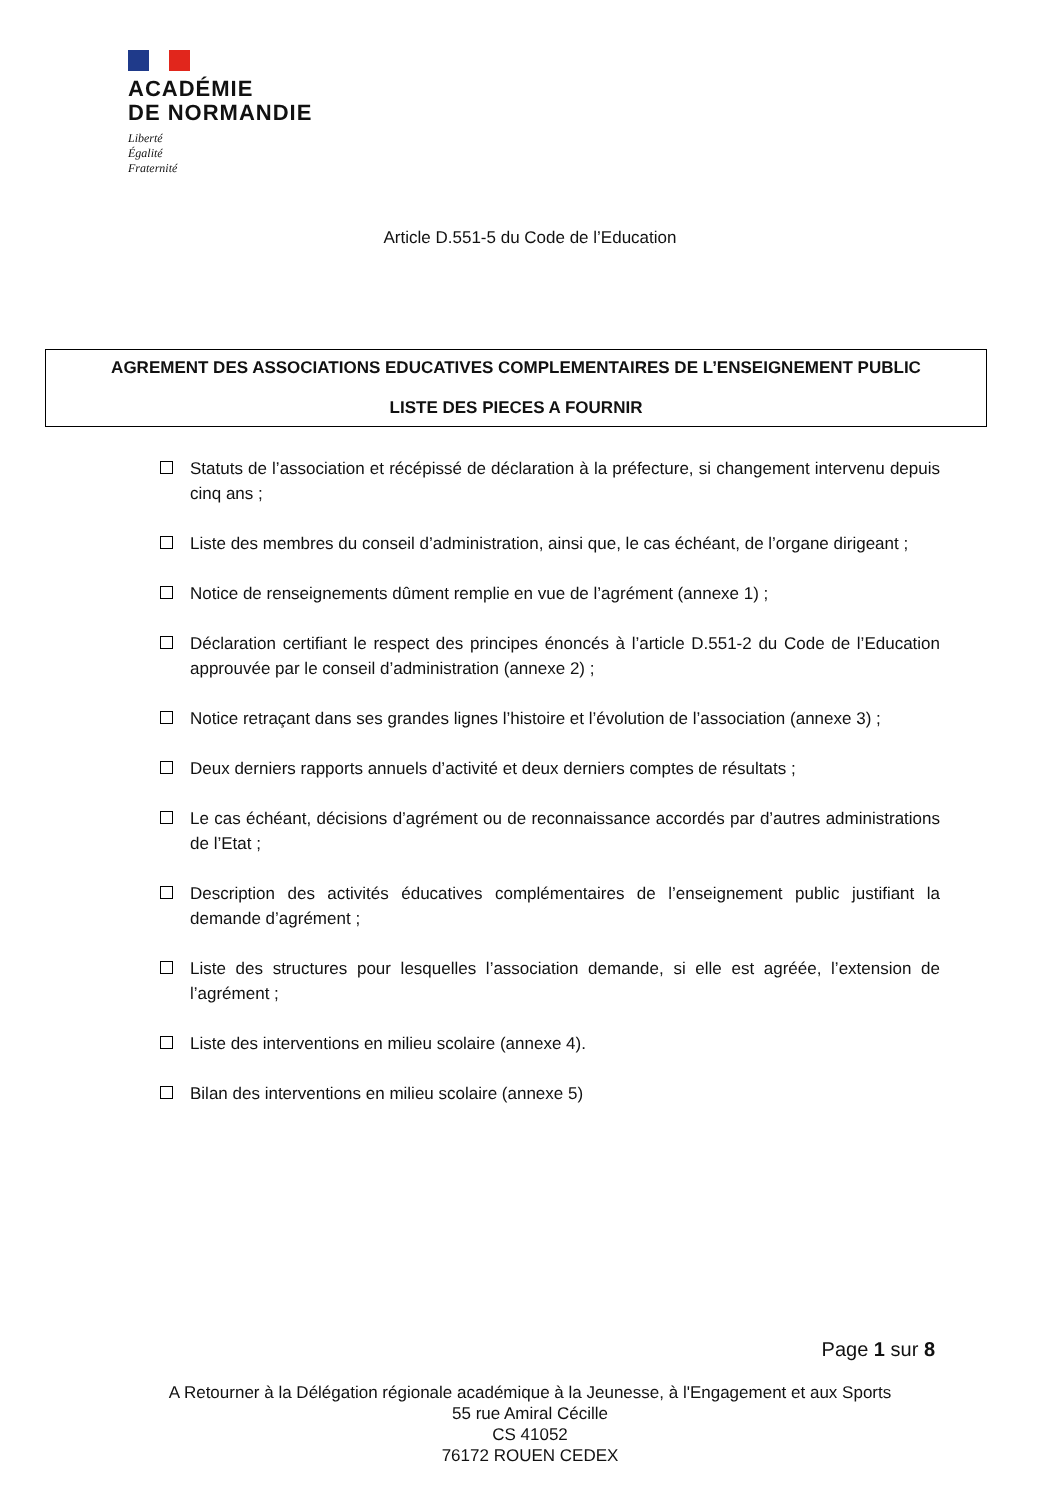ACADÉMIE
DE NORMANDIE
Liberté
Égalité
Fraternité
Article D.551-5 du Code de l’Education
AGREMENT DES ASSOCIATIONS EDUCATIVES COMPLEMENTAIRES DE L’ENSEIGNEMENT PUBLIC
LISTE DES PIECES A FOURNIR
Statuts de l’association et récépissé de déclaration à la préfecture, si changement intervenu depuis cinq ans ;
Liste des membres du conseil d’administration, ainsi que, le cas échéant, de l’organe dirigeant ;
Notice de renseignements dûment remplie en vue de l’agrément (annexe 1) ;
Déclaration certifiant le respect des principes énoncés à l’article D.551-2 du Code de l’Education approuvée par le conseil d’administration (annexe 2) ;
Notice retraçant dans ses grandes lignes l’histoire et l’évolution de l’association (annexe 3) ;
Deux derniers rapports annuels d’activité et deux derniers comptes de résultats ;
Le cas échéant, décisions d’agrément ou de reconnaissance accordés par d’autres administrations de l’Etat ;
Description des activités éducatives complémentaires de l’enseignement public justifiant la demande d’agrément ;
Liste des structures pour lesquelles l’association demande, si elle est agréée, l’extension de l’agrément ;
Liste des interventions en milieu scolaire (annexe 4).
Bilan des interventions en milieu scolaire (annexe 5)
Page 1 sur 8
A Retourner à la Délégation régionale académique à la Jeunesse, à l'Engagement et aux Sports
55 rue Amiral Cécille
CS 41052
76172 ROUEN CEDEX